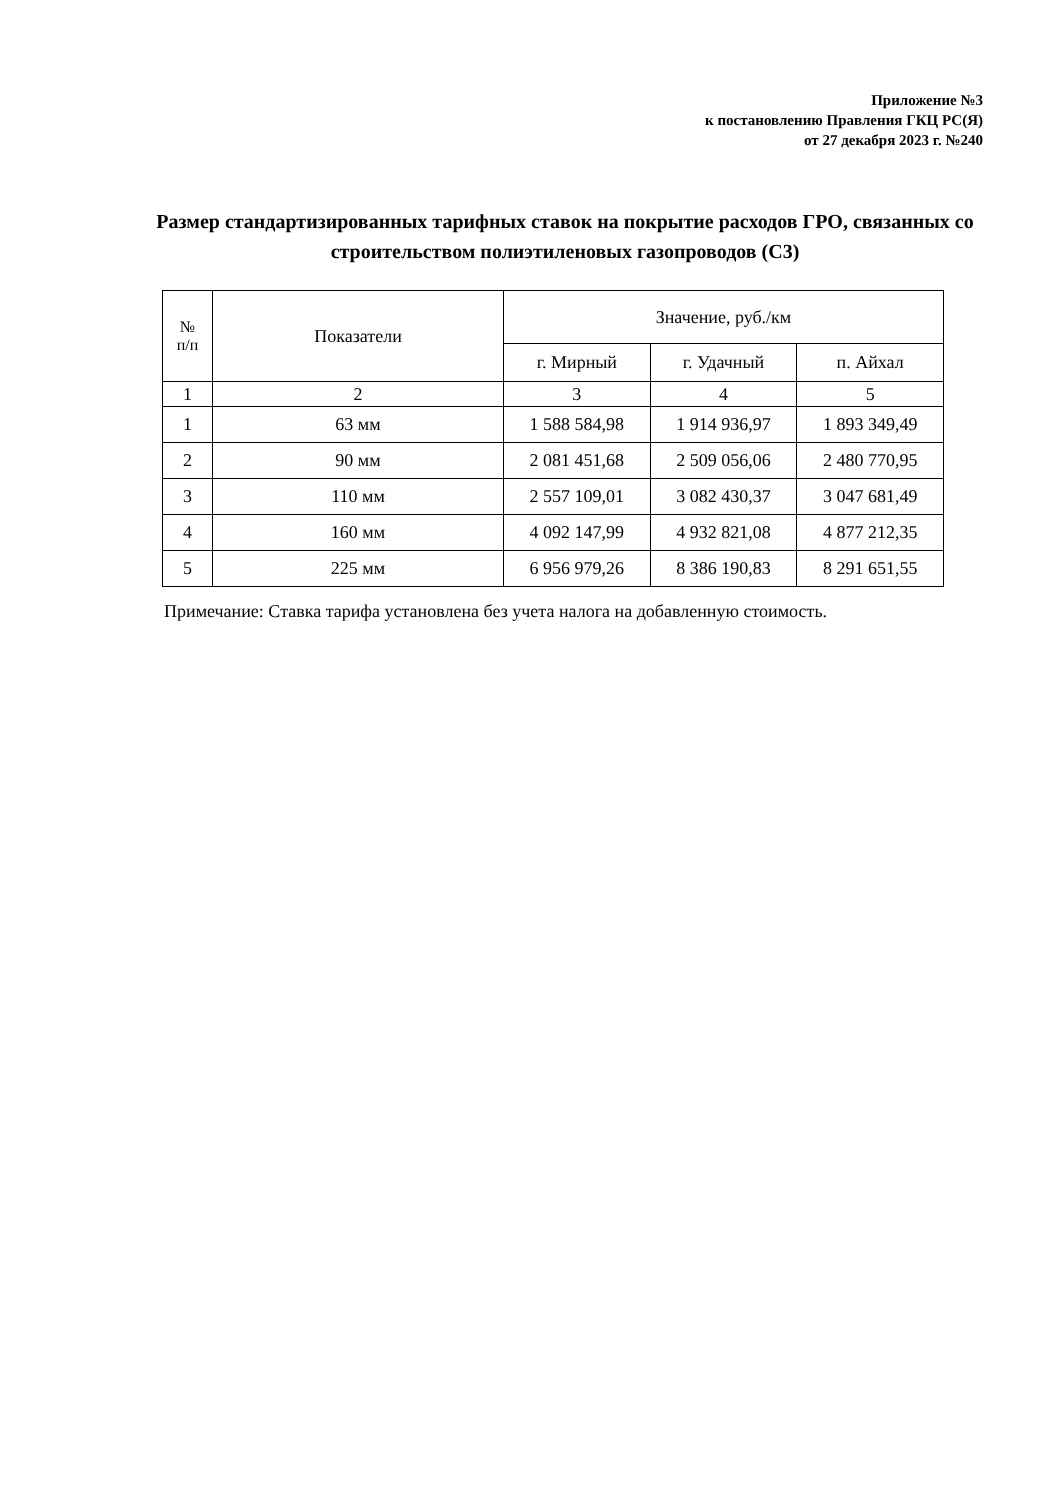Приложение №3
к постановлению Правления ГКЦ РС(Я)
от 27 декабря 2023 г. №240
Размер стандартизированных тарифных ставок на покрытие расходов ГРО, связанных со строительством полиэтиленовых газопроводов (С3)
| № п/п | Показатели | Значение, руб./км | | |
| --- | --- | --- | --- | --- |
| | | г. Мирный | г. Удачный | п. Айхал |
| 1 | 2 | 3 | 4 | 5 |
| 1 | 63 мм | 1 588 584,98 | 1 914 936,97 | 1 893 349,49 |
| 2 | 90 мм | 2 081 451,68 | 2 509 056,06 | 2 480 770,95 |
| 3 | 110 мм | 2 557 109,01 | 3 082 430,37 | 3 047 681,49 |
| 4 | 160 мм | 4 092 147,99 | 4 932 821,08 | 4 877 212,35 |
| 5 | 225 мм | 6 956 979,26 | 8 386 190,83 | 8 291 651,55 |
Примечание: Ставка тарифа установлена без учета налога на добавленную стоимость.